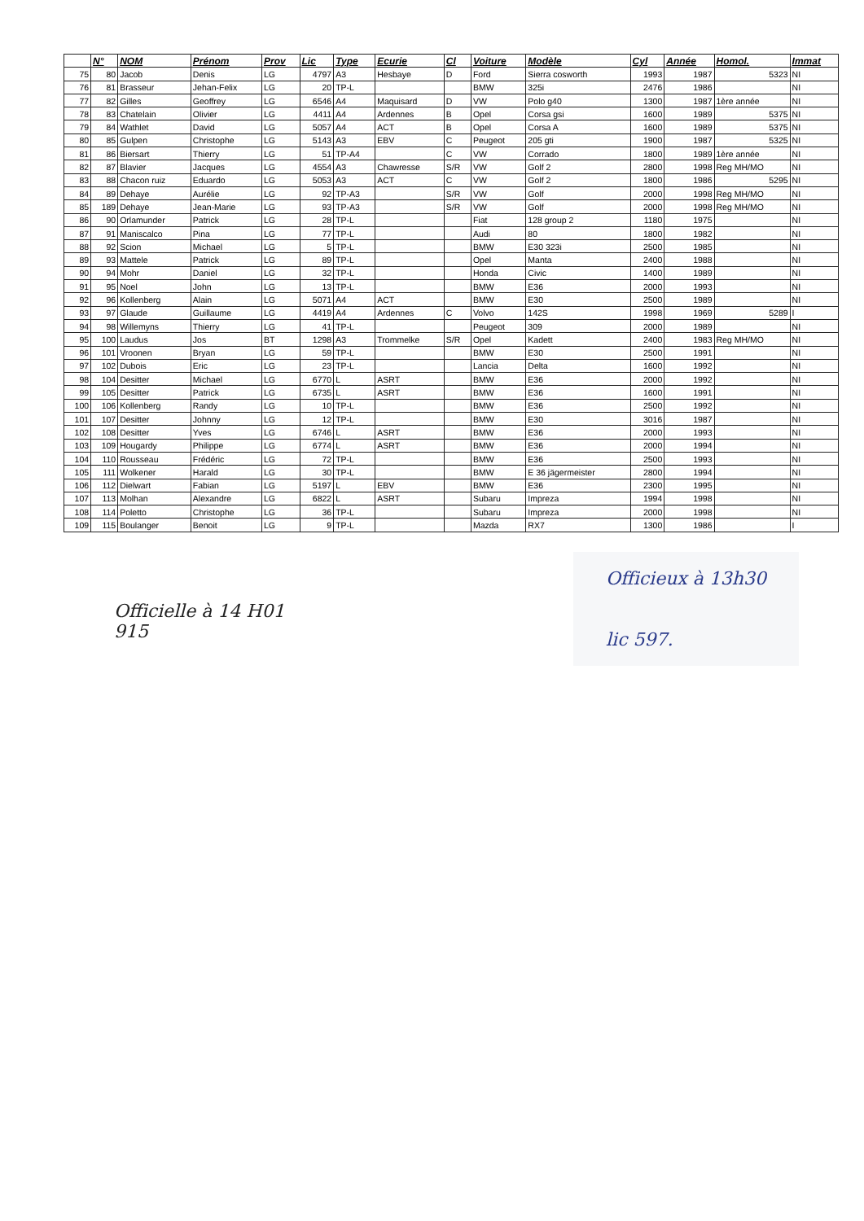| | N° | NOM | Prénom | Prov | Lic | Type | Ecurie | Cl | Voiture | Modèle | Cyl | Année | Homol. | Immat |
| --- | --- | --- | --- | --- | --- | --- | --- | --- | --- | --- | --- | --- | --- | --- |
| 75 | 80 | Jacob | Denis | LG | 4797 | A3 | Hesbaye | D | Ford | Sierra cosworth | 1993 | 1987 | 5323 | NI |
| 76 | 81 | Brasseur | Jehan-Felix | LG | 20 | TP-L | | | BMW | 325i | 2476 | 1986 | | NI |
| 77 | 82 | Gilles | Geoffrey | LG | 6546 | A4 | Maquisard | D | VW | Polo g40 | 1300 | 1987 | 1ère année | NI |
| 78 | 83 | Chatelain | Olivier | LG | 4411 | A4 | Ardennes | B | Opel | Corsa gsi | 1600 | 1989 | 5375 | NI |
| 79 | 84 | Wathlet | David | LG | 5057 | A4 | ACT | B | Opel | Corsa A | 1600 | 1989 | 5375 | NI |
| 80 | 85 | Gulpen | Christophe | LG | 5143 | A3 | EBV | C | Peugeot | 205 gti | 1900 | 1987 | 5325 | NI |
| 81 | 86 | Biersart | Thierry | LG | 51 | TP-A4 | | C | VW | Corrado | 1800 | 1989 | 1ère année | NI |
| 82 | 87 | Blavier | Jacques | LG | 4554 | A3 | Chawresse | S/R | VW | Golf 2 | 2800 | 1998 | Reg MH/MO | NI |
| 83 | 88 | Chacon ruiz | Eduardo | LG | 5053 | A3 | ACT | C | VW | Golf 2 | 1800 | 1986 | 5295 | NI |
| 84 | 89 | Dehaye | Aurélie | LG | 92 | TP-A3 | | S/R | VW | Golf | 2000 | 1998 | Reg MH/MO | NI |
| 85 | 189 | Dehaye | Jean-Marie | LG | 93 | TP-A3 | | S/R | VW | Golf | 2000 | 1998 | Reg MH/MO | NI |
| 86 | 90 | Orlamunder | Patrick | LG | 28 | TP-L | | | Fiat | 128 group 2 | 1180 | 1975 | | NI |
| 87 | 91 | Maniscalco | Pina | LG | 77 | TP-L | | | Audi | 80 | 1800 | 1982 | | NI |
| 88 | 92 | Scion | Michael | LG | 5 | TP-L | | | BMW | E30 323i | 2500 | 1985 | | NI |
| 89 | 93 | Mattele | Patrick | LG | 89 | TP-L | | | Opel | Manta | 2400 | 1988 | | NI |
| 90 | 94 | Mohr | Daniel | LG | 32 | TP-L | | | Honda | Civic | 1400 | 1989 | | NI |
| 91 | 95 | Noel | John | LG | 13 | TP-L | | | BMW | E36 | 2000 | 1993 | | NI |
| 92 | 96 | Kollenberg | Alain | LG | 5071 | A4 | ACT | | BMW | E30 | 2500 | 1989 | | NI |
| 93 | 97 | Glaude | Guillaume | LG | 4419 | A4 | Ardennes | C | Volvo | 142S | 1998 | 1969 | 5289 | I |
| 94 | 98 | Willemyns | Thierry | LG | 41 | TP-L | | | Peugeot | 309 | 2000 | 1989 | | NI |
| 95 | 100 | Laudus | Jos | BT | 1298 | A3 | Trommelke | S/R | Opel | Kadett | 2400 | 1983 | Reg MH/MO | NI |
| 96 | 101 | Vroonen | Bryan | LG | 59 | TP-L | | | BMW | E30 | 2500 | 1991 | | NI |
| 97 | 102 | Dubois | Eric | LG | 23 | TP-L | | | Lancia | Delta | 1600 | 1992 | | NI |
| 98 | 104 | Desitter | Michael | LG | 6770 | L | ASRT | | BMW | E36 | 2000 | 1992 | | NI |
| 99 | 105 | Desitter | Patrick | LG | 6735 | L | ASRT | | BMW | E36 | 1600 | 1991 | | NI |
| 100 | 106 | Kollenberg | Randy | LG | 10 | TP-L | | | BMW | E36 | 2500 | 1992 | | NI |
| 101 | 107 | Desitter | Johnny | LG | 12 | TP-L | | | BMW | E30 | 3016 | 1987 | | NI |
| 102 | 108 | Desitter | Yves | LG | 6746 | L | ASRT | | BMW | E36 | 2000 | 1993 | | NI |
| 103 | 109 | Hougardy | Philippe | LG | 6774 | L | ASRT | | BMW | E36 | 2000 | 1994 | | NI |
| 104 | 110 | Rousseau | Frédéric | LG | 72 | TP-L | | | BMW | E36 | 2500 | 1993 | | NI |
| 105 | 111 | Wolkener | Harald | LG | 30 | TP-L | | | BMW | E 36 jägermeister | 2800 | 1994 | | NI |
| 106 | 112 | Dielwart | Fabian | LG | 5197 | L | EBV | | BMW | E36 | 2300 | 1995 | | NI |
| 107 | 113 | Molhan | Alexandre | LG | 6822 | L | ASRT | | Subaru | Impreza | 1994 | 1998 | | NI |
| 108 | 114 | Poletto | Christophe | LG | 36 | TP-L | | | Subaru | Impreza | 2000 | 1998 | | NI |
| 109 | 115 | Boulanger | Benoit | LG | 9 | TP-L | | | Mazda | RX7 | 1300 | 1986 | | I |
Officielle à 14 H01
915
Officieux à 13h30
lic 597.